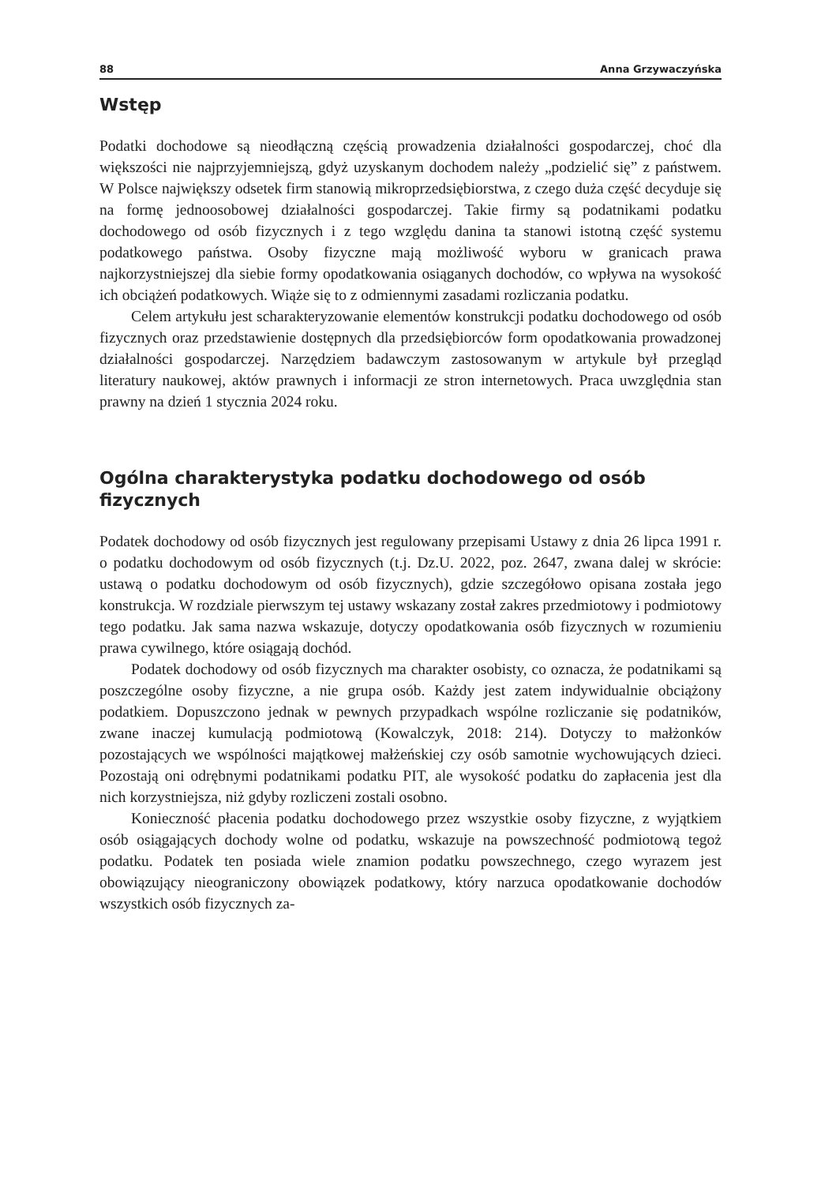88 Anna Grzywaczyńska
Wstęp
Podatki dochodowe są nieodłączną częścią prowadzenia działalności gospodarczej, choć dla większości nie najprzyjemniejszą, gdyż uzyskanym dochodem należy „podzielić się” z państwem. W Polsce największy odsetek firm stanowią mikroprzedsiębiorstwa, z czego duża część decyduje się na formę jednoosobowej działalności gospodarczej. Takie firmy są podatnikami podatku dochodowego od osób fizycznych i z tego względu danina ta stanowi istotną część systemu podatkowego państwa. Osoby fizyczne mają możliwość wyboru w granicach prawa najkorzystniejszej dla siebie formy opodatkowania osiąganych dochodów, co wpływa na wysokość ich obciążeń podatkowych. Wiąże się to z odmiennymi zasadami rozliczania podatku.
Celem artykułu jest scharakteryzowanie elementów konstrukcji podatku dochodowego od osób fizycznych oraz przedstawienie dostępnych dla przedsiębiorców form opodatkowania prowadzonej działalności gospodarczej. Narzędziem badawczym zastosowanym w artykule był przegląd literatury naukowej, aktów prawnych i informacji ze stron internetowych. Praca uwzględnia stan prawny na dzień 1 stycznia 2024 roku.
Ogólna charakterystyka podatku dochodowego od osób fizycznych
Podatek dochodowy od osób fizycznych jest regulowany przepisami Ustawy z dnia 26 lipca 1991 r. o podatku dochodowym od osób fizycznych (t.j. Dz.U. 2022, poz. 2647, zwana dalej w skrócie: ustawą o podatku dochodowym od osób fizycznych), gdzie szczegółowo opisana została jego konstrukcja. W rozdziale pierwszym tej ustawy wskazany został zakres przedmiotowy i podmiotowy tego podatku. Jak sama nazwa wskazuje, dotyczy opodatkowania osób fizycznych w rozumieniu prawa cywilnego, które osiągają dochód.
Podatek dochodowy od osób fizycznych ma charakter osobisty, co oznacza, że podatnikami są poszczególne osoby fizyczne, a nie grupa osób. Każdy jest zatem indywidualnie obciążony podatkiem. Dopuszczono jednak w pewnych przypadkach wspólne rozliczanie się podatników, zwane inaczej kumulacją podmiotową (Kowalczyk, 2018: 214). Dotyczy to małżonków pozostających we wspólności majątkowej małżeńskiej czy osób samotnie wychowujących dzieci. Pozostają oni odrębnymi podatnikami podatku PIT, ale wysokość podatku do zapłacenia jest dla nich korzystniejsza, niż gdyby rozliczeni zostali osobno.
Konieczność płacenia podatku dochodowego przez wszystkie osoby fizyczne, z wyjątkiem osób osiągających dochody wolne od podatku, wskazuje na powszechność podmiotową tegoż podatku. Podatek ten posiada wiele znamion podatku powszechnego, czego wyrazem jest obowiązujący nieograniczony obowiązek podatkowy, który narzuca opodatkowanie dochodów wszystkich osób fizycznych za-